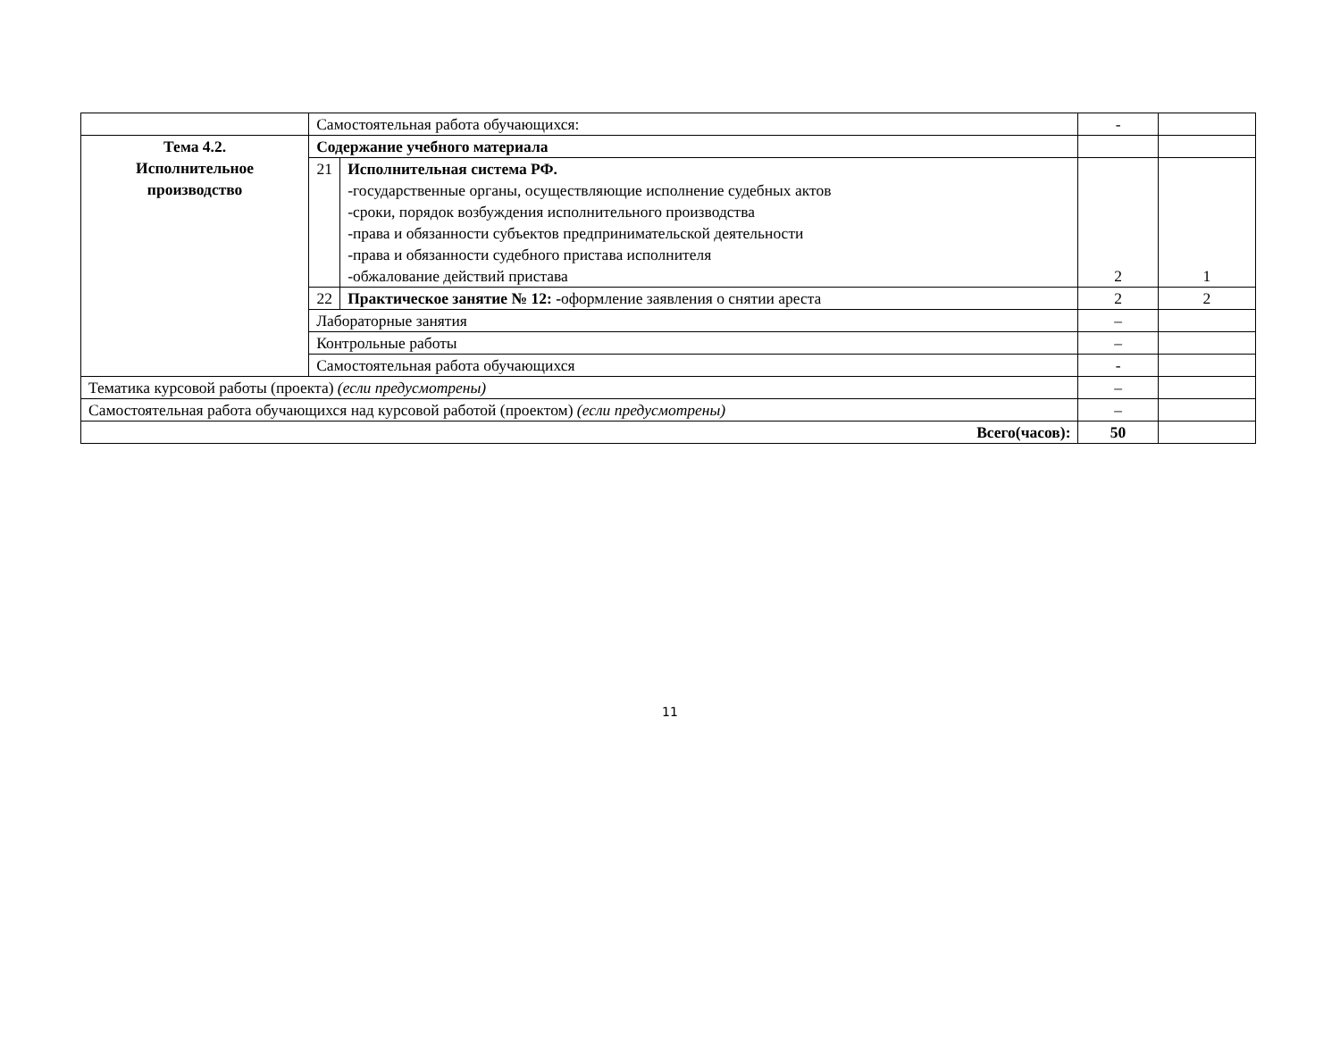| | Самостоятельная работа обучающихся: | | - | |
| Тема 4.2. Исполнительное производство | Содержание учебного материала | | | |
| | 21 | Исполнительная система РФ. -государственные органы, осуществляющие исполнение судебных актов -сроки, порядок возбуждения исполнительного производства -права и обязанности субъектов предпринимательской деятельности -права и обязанности судебного пристава исполнителя -обжалование действий пристава | 2 | 1 |
| | 22 | Практическое занятие № 12: - оформление заявления о снятии ареста | 2 | 2 |
| | Лабораторные занятия | | – | |
| | Контрольные работы | | – | |
| | Самостоятельная работа обучающихся | | - | |
| Тематика курсовой работы (проекта) (если предусмотрены) | | | – | |
| Самостоятельная работа обучающихся над курсовой работой (проектом) (если предусмотрены) | | | – | |
| Всего(часов): | | | 50 | |
11